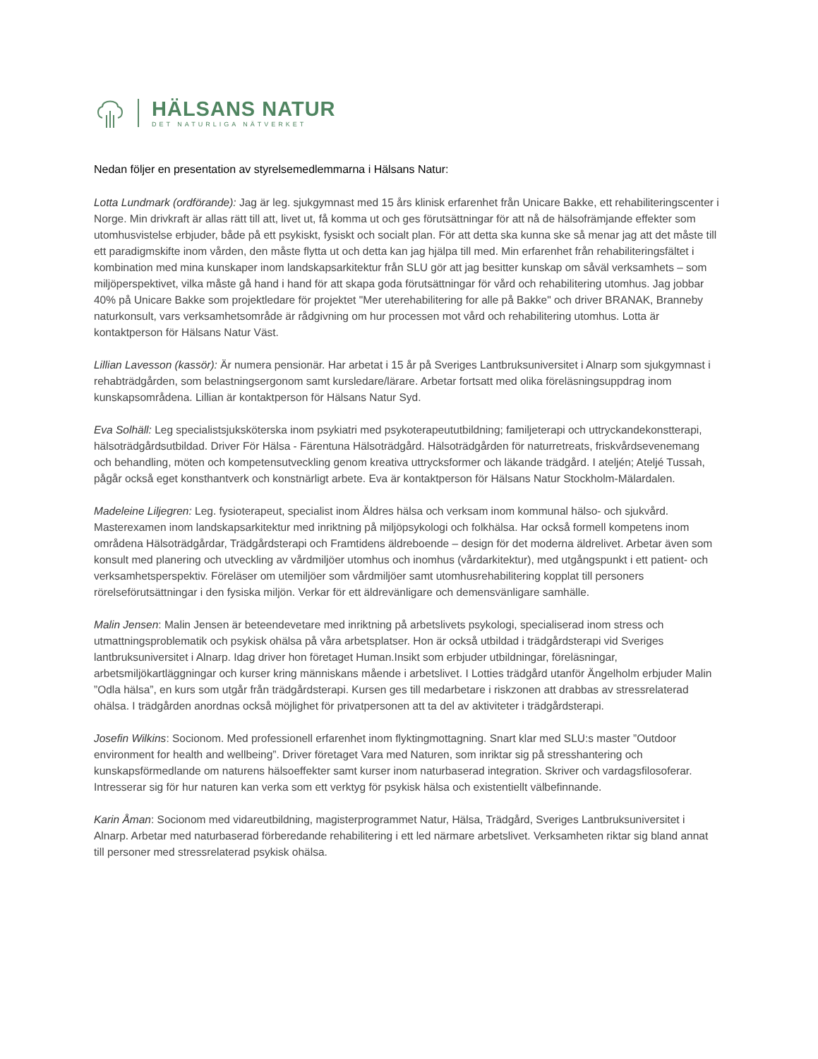HÄLSANS NATUR
DET NATURLIGA NÄTVERKET
Nedan följer en presentation av styrelsemedlemmarna i Hälsans Natur:
Lotta Lundmark (ordförande): Jag är leg. sjukgymnast med 15 års klinisk erfarenhet från Unicare Bakke, ett rehabiliteringscenter i Norge. Min drivkraft är allas rätt till att, livet ut, få komma ut och ges förutsättningar för att nå de hälsofrämjande effekter som utomhusvistelse erbjuder, både på ett psykiskt, fysiskt och socialt plan. För att detta ska kunna ske så menar jag att det måste till ett paradigmskifte inom vården, den måste flytta ut och detta kan jag hjälpa till med. Min erfarenhet från rehabiliteringsfältet i kombination med mina kunskaper inom landskapsarkitektur från SLU gör att jag besitter kunskap om såväl verksamhets – som miljöperspektivet, vilka måste gå hand i hand för att skapa goda förutsättningar för vård och rehabilitering utomhus. Jag jobbar 40% på Unicare Bakke som projektledare för projektet "Mer uterehabilitering for alle på Bakke" och driver BRANAK, Branneby naturkonsult, vars verksamhetsområde är rådgivning om hur processen mot vård och rehabilitering utomhus. Lotta är kontaktperson för Hälsans Natur Väst.
Lillian Lavesson (kassör): Är numera pensionär. Har arbetat i 15 år på Sveriges Lantbruksuniversitet i Alnarp som sjukgymnast i rehabträdgården, som belastningsergonom samt kursledare/lärare. Arbetar fortsatt med olika föreläsningsuppdrag inom kunskapsområdena. Lillian är kontaktperson för Hälsans Natur Syd.
Eva Solhäll: Leg specialistsjuksköterska inom psykiatri med psykoterapeututbildning; familjeterapi och uttryckandekonstterapi, hälsoträdgårdsutbildad. Driver För Hälsa - Färentuna Hälsoträdgård. Hälsoträdgården för naturretreats, friskvårdsevenemang och behandling, möten och kompetensutveckling genom kreativa uttrycksformer och läkande trädgård. I ateljén; Ateljé Tussah, pågår också eget konsthantverk och konstnärligt arbete. Eva är kontaktperson för Hälsans Natur Stockholm-Mälardalen.
Madeleine Liljegren: Leg. fysioterapeut, specialist inom Äldres hälsa och verksam inom kommunal hälso- och sjukvård. Masterexamen inom landskapsarkitektur med inriktning på miljöpsykologi och folkhälsa. Har också formell kompetens inom områdena Hälsoträdgårdar, Trädgårdsterapi och Framtidens äldreboende – design för det moderna äldrelivet. Arbetar även som konsult med planering och utveckling av vårdmiljöer utomhus och inomhus (vårdarkitektur), med utgångspunkt i ett patient- och verksamhetsperspektiv. Föreläser om utemiljöer som vårdmiljöer samt utomhusrehabilitering kopplat till personers rörelseförutsättningar i den fysiska miljön. Verkar för ett äldrevänligare och demensvänligare samhälle.
Malin Jensen: Malin Jensen är beteendevetare med inriktning på arbetslivets psykologi, specialiserad inom stress och utmattningsproblematik och psykisk ohälsa på våra arbetsplatser. Hon är också utbildad i trädgårdsterapi vid Sveriges lantbruksuniversitet i Alnarp. Idag driver hon företaget Human.Insikt som erbjuder utbildningar, föreläsningar, arbetsmiljökartläggningar och kurser kring människans mående i arbetslivet. I Lotties trädgård utanför Ängelholm erbjuder Malin ”Odla hälsa”, en kurs som utgår från trädgårdsterapi. Kursen ges till medarbetare i riskzonen att drabbas av stressrelaterad ohälsa. I trädgården anordnas också möjlighet för privatpersonen att ta del av aktiviteter i trädgårdsterapi.
Josefin Wilkins: Socionom. Med professionell erfarenhet inom flyktingmottagning. Snart klar med SLU:s master ”Outdoor environment for health and wellbeing”. Driver företaget Vara med Naturen, som inriktar sig på stresshantering och kunskapsförmedlande om naturens hälsoeffekter samt kurser inom naturbaserad integration. Skriver och vardagsfilosoferar. Intresserar sig för hur naturen kan verka som ett verktyg för psykisk hälsa och existentiellt välbefinnande.
Karin Åman: Socionom med vidareutbildning, magisterprogrammet Natur, Hälsa, Trädgård, Sveriges Lantbruksuniversitet i Alnarp. Arbetar med naturbaserad förberedande rehabilitering i ett led närmare arbetslivet. Verksamheten riktar sig bland annat till personer med stressrelaterad psykisk ohälsa.